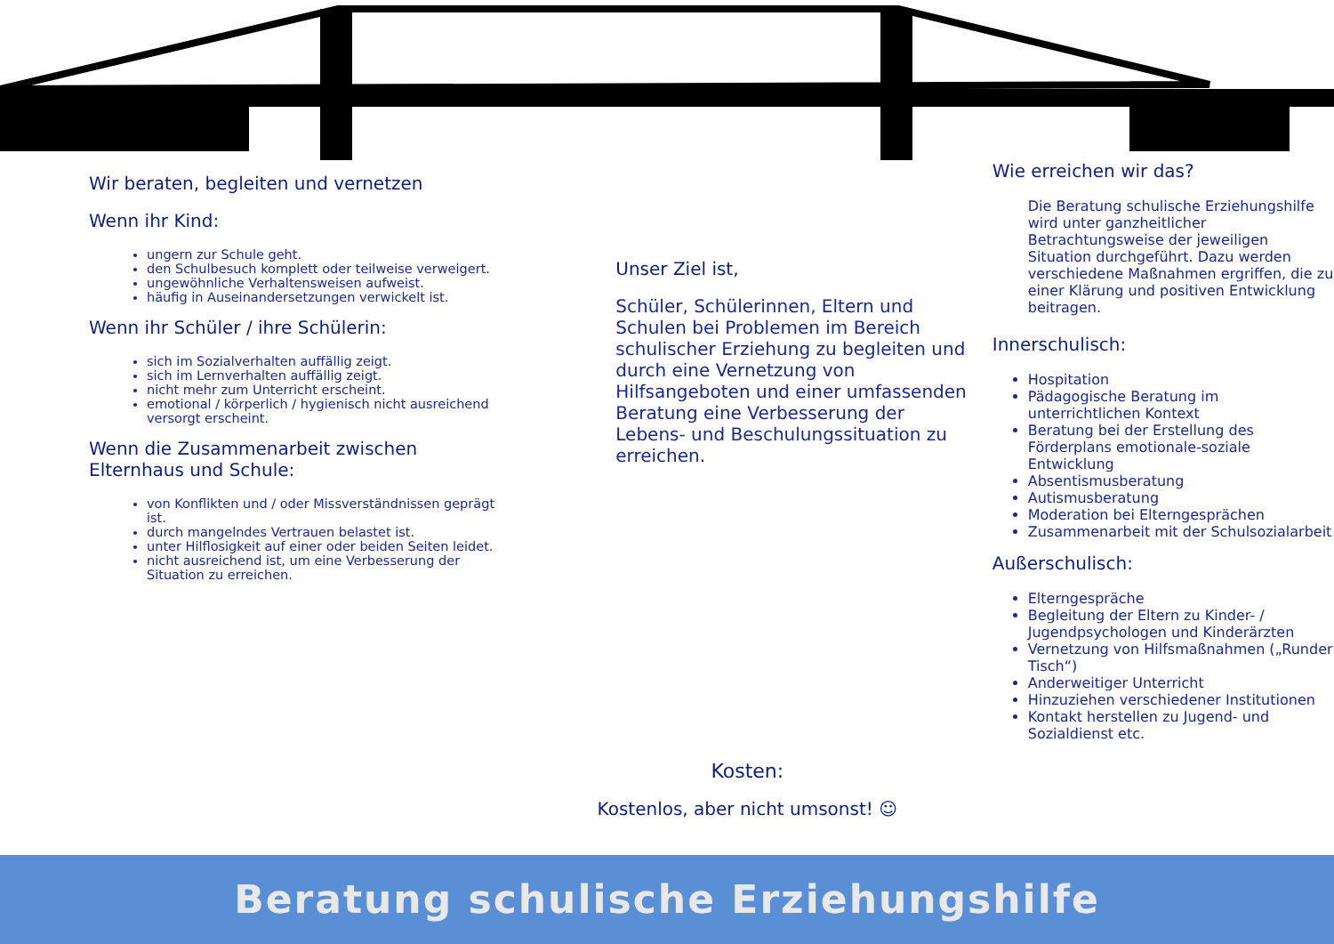Wir beraten, begleiten und vernetzen
Wenn ihr Kind:
ungern zur Schule geht.
den Schulbesuch komplett oder teilweise verweigert.
ungewöhnliche Verhaltensweisen aufweist.
häufig in Auseinandersetzungen verwickelt ist.
Wenn ihr Schüler / ihre Schülerin:
sich im Sozialverhalten auffällig zeigt.
sich im Lernverhalten auffällig zeigt.
nicht mehr zum Unterricht erscheint.
emotional / körperlich / hygienisch nicht ausreichend versorgt erscheint.
Wenn die Zusammenarbeit zwischen Elternhaus und Schule:
von Konflikten und / oder Missverständnissen geprägt ist.
durch mangelndes Vertrauen belastet ist.
unter Hilflosigkeit auf einer oder beiden Seiten leidet.
nicht ausreichend ist, um eine Verbesserung der Situation zu erreichen.
Unser Ziel ist,
Schüler, Schülerinnen, Eltern und Schulen bei Problemen im Bereich schulischer Erziehung zu begleiten und durch eine Vernetzung von Hilfsangeboten und einer umfassenden Beratung eine Verbesserung der Lebens- und Beschulungssituation zu erreichen.
Kosten:
Kostenlos, aber nicht umsonst! ☺
Wie erreichen wir das?
Die Beratung schulische Erziehungshilfe wird unter ganzheitlicher Betrachtungsweise der jeweiligen Situation durchgeführt. Dazu werden verschiedene Maßnahmen ergriffen, die zu einer Klärung und positiven Entwicklung beitragen.
Innerschulisch:
Hospitation
Pädagogische Beratung im unterrichtlichen Kontext
Beratung bei der Erstellung des Förderplans emotionale-soziale Entwicklung
Absentismusberatung
Autismusberatung
Moderation bei Elterngesprächen
Zusammenarbeit mit der Schulsozialarbeit
Außerschulisch:
Elterngespräche
Begleitung der Eltern zu Kinder- / Jugendpsychologen und Kinderärzten
Vernetzung von Hilfsmaßnahmen („Runder Tisch“)
Anderweitiger Unterricht
Hinzuziehen verschiedener Institutionen
Kontakt herstellen zu Jugend- und Sozialdienst etc.
Beratung schulische Erziehungshilfe